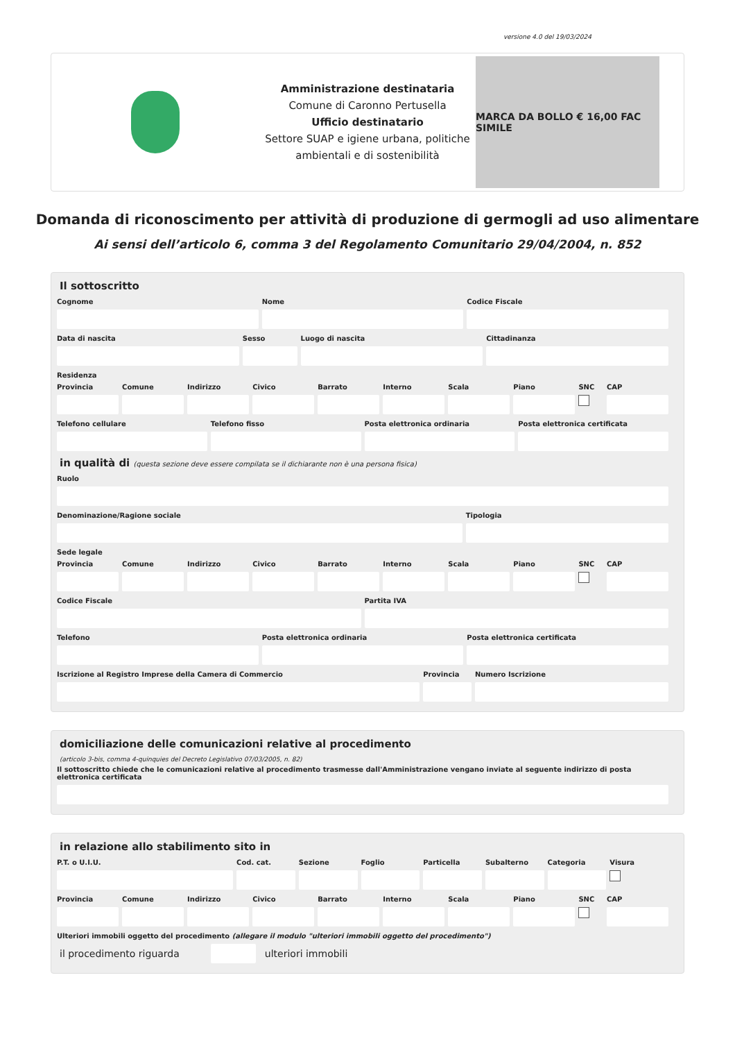versione 4.0 del 19/03/2024
Amministrazione destinataria
Comune di Caronno Pertusella
Ufficio destinatario
Settore SUAP e igiene urbana, politiche ambientali e di sostenibilità
MARCA DA BOLLO € 16,00 FAC SIMILE
Domanda di riconoscimento per attività di produzione di germogli ad uso alimentare
Ai sensi dell’articolo 6, comma 3 del Regolamento Comunitario 29/04/2004, n. 852
Il sottoscritto
Cognome Nome Codice Fiscale
Data di nascita Sesso Luogo di nascita Cittadinanza
Residenza
Provincia Comune Indirizzo Civico Barrato Interno Scala Piano SNC CAP
Telefono cellulare Telefono fisso Posta elettronica ordinaria Posta elettronica certificata
in qualità di (questa sezione deve essere compilata se il dichiarante non è una persona fisica)
Ruolo
Denominazione/Ragione sociale Tipologia
Sede legale
Provincia Comune Indirizzo Civico Barrato Interno Scala Piano SNC CAP
Codice Fiscale Partita IVA
Telefono Posta elettronica ordinaria Posta elettronica certificata
Iscrizione al Registro Imprese della Camera di Commercio
Provincia Numero Iscrizione
domiciliazione delle comunicazioni relative al procedimento
(articolo 3-bis, comma 4-quinquies del Decreto Legislativo 07/03/2005, n. 82)
Il sottoscritto chiede che le comunicazioni relative al procedimento trasmesse dall'Amministrazione vengano inviate al seguente indirizzo di posta elettronica certificata
in relazione allo stabilimento sito in
P.T. o U.I.U. Cod. cat. Sezione Foglio Particella Subalterno Categoria Visura
Provincia Comune Indirizzo Civico Barrato Interno Scala Piano SNC CAP
Ulteriori immobili oggetto del procedimento (allegare il modulo "ulteriori immobili oggetto del procedimento")
il procedimento riguarda ulteriori immobili